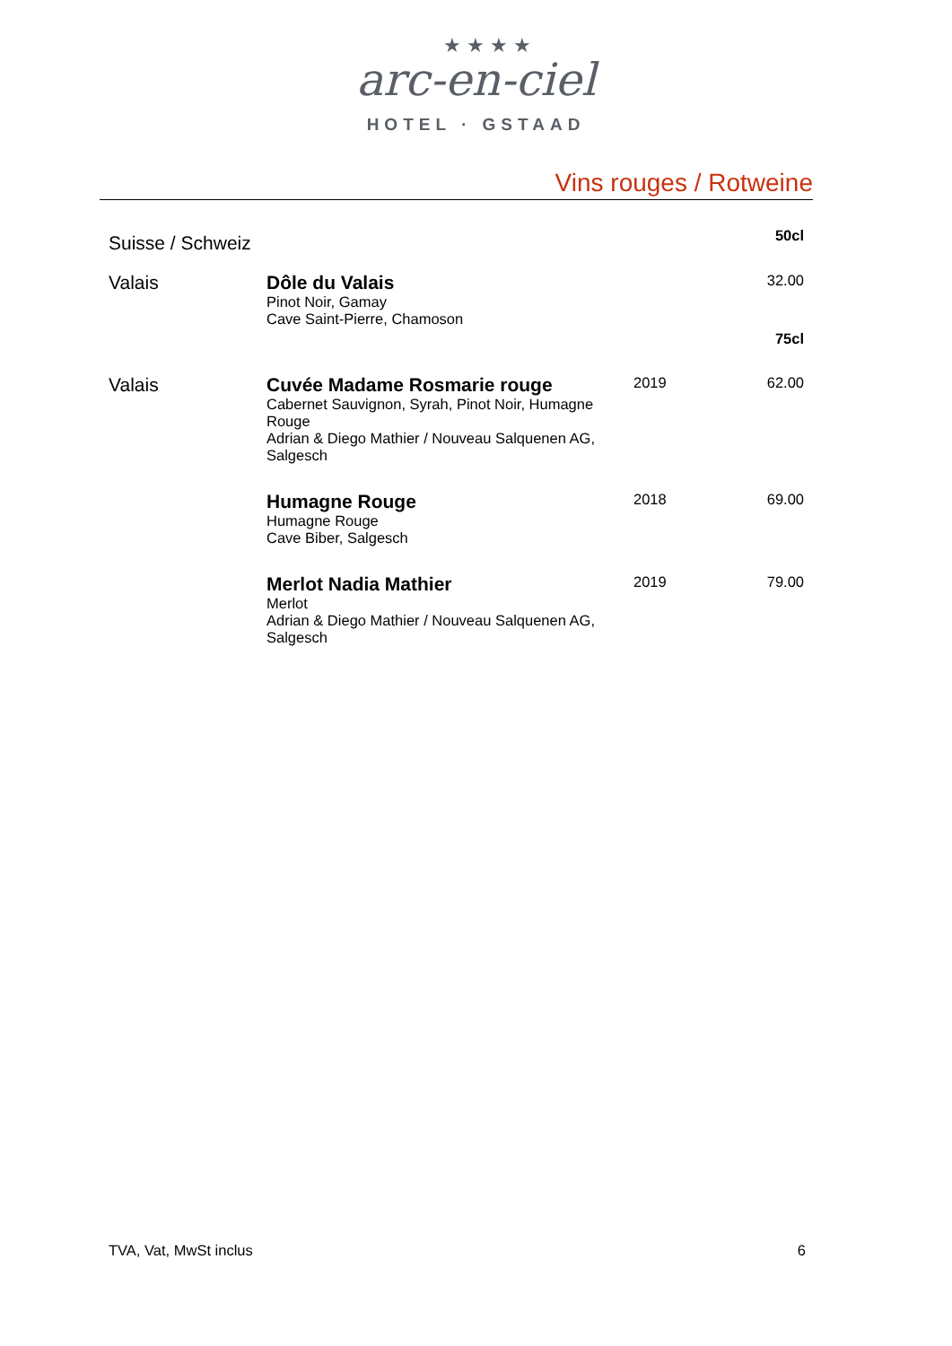★★★★
arc-en-ciel
HOTEL · GSTAAD
Vins rouges / Rotweine
| Suisse / Schweiz | | | 50cl |
| Valais | Dôle du Valais Pinot Noir, Gamay Cave Saint-Pierre, Chamoson | | 32.00 75cl |
| Valais | Cuvée Madame Rosmarie rouge Cabernet Sauvignon, Syrah, Pinot Noir, Humagne Rouge Adrian & Diego Mathier / Nouveau Salquenen AG, Salgesch | 2019 | 62.00 |
| | Humagne Rouge Humagne Rouge Cave Biber, Salgesch | 2018 | 69.00 |
| | Merlot Nadia Mathier Merlot Adrian & Diego Mathier / Nouveau Salquenen AG, Salgesch | 2019 | 79.00 |
TVA, Vat, MwSt inclus 6